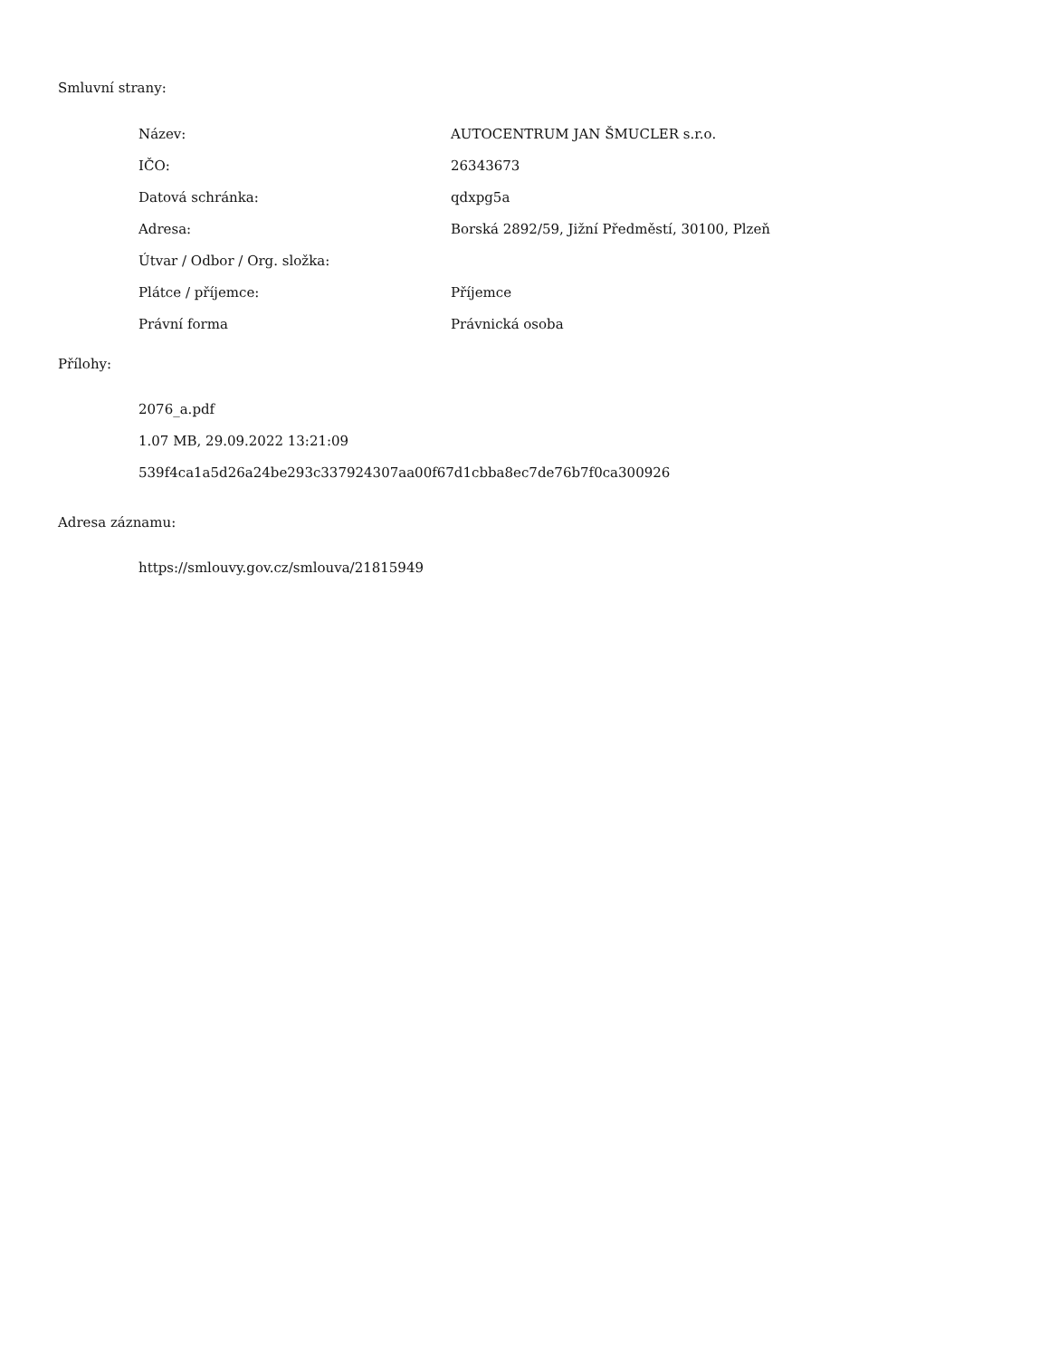Smluvní strany:
| Název: | AUTOCENTRUM JAN ŠMUCLER s.r.o. |
| IČO: | 26343673 |
| Datová schránka: | qdxpg5a |
| Adresa: | Borská 2892/59, Jižní Předměstí, 30100, Plzeň |
| Útvar / Odbor / Org. složka: | |
| Plátce / příjemce: | Příjemce |
| Právní forma | Právnická osoba |
Přílohy:
2076_a.pdf
1.07 MB, 29.09.2022 13:21:09
539f4ca1a5d26a24be293c337924307aa00f67d1cbba8ec7de76b7f0ca300926
Adresa záznamu:
https://smlouvy.gov.cz/smlouva/21815949